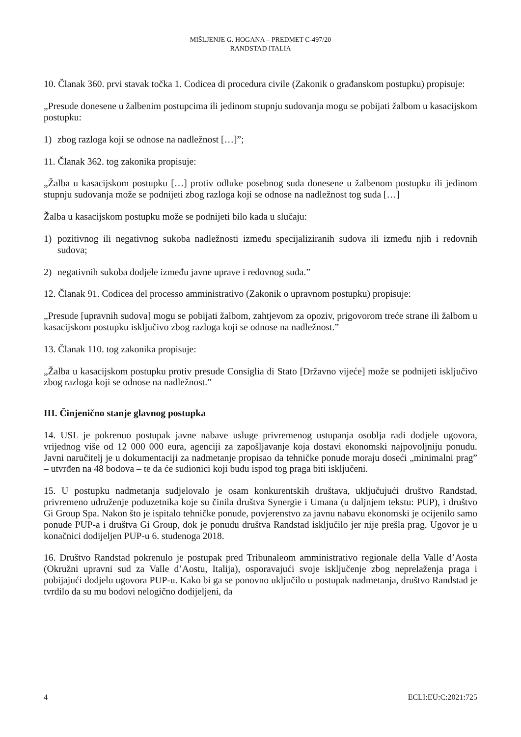MIŠLJENJE G. HOGANA – PREDMET C-497/20
RANDSTAD ITALIA
10. Članak 360. prvi stavak točka 1. Codicea di procedura civile (Zakonik o građanskom postupku) propisuje:
„Presude donesene u žalbenim postupcima ili jedinom stupnju sudovanja mogu se pobijati žalbom u kasacijskom postupku:
1) zbog razloga koji se odnose na nadležnost […]”;
11. Članak 362. tog zakonika propisuje:
„Žalba u kasacijskom postupku […] protiv odluke posebnog suda donesene u žalbenom postupku ili jedinom stupnju sudovanja može se podnijeti zbog razloga koji se odnose na nadležnost tog suda […]
Žalba u kasacijskom postupku može se podnijeti bilo kada u slučaju:
1) pozitivnog ili negativnog sukoba nadležnosti između specijaliziranih sudova ili između njih i redovnih sudova;
2) negativnih sukoba dodjele između javne uprave i redovnog suda.”
12. Članak 91. Codicea del processo amministrativo (Zakonik o upravnom postupku) propisuje:
„Presude [upravnih sudova] mogu se pobijati žalbom, zahtjevom za opoziv, prigovorom treće strane ili žalbom u kasacijskom postupku isključivo zbog razloga koji se odnose na nadležnost.”
13. Članak 110. tog zakonika propisuje:
„Žalba u kasacijskom postupku protiv presude Consiglia di Stato [Državno vijeće] može se podnijeti isključivo zbog razloga koji se odnose na nadležnost.”
III. Činjenično stanje glavnog postupka
14. USL je pokrenuo postupak javne nabave usluge privremenog ustupanja osoblja radi dodjele ugovora, vrijednog više od 12 000 000 eura, agenciji za zapošljavanje koja dostavi ekonomski najpovoljniju ponudu. Javni naručitelj je u dokumentaciji za nadmetanje propisao da tehničke ponude moraju doseći „minimalni prag” – utvrđen na 48 bodova – te da će sudionici koji budu ispod tog praga biti isključeni.
15. U postupku nadmetanja sudjelovalo je osam konkurentskih društava, uključujući društvo Randstad, privremeno udruženje poduzetnika koje su činila društva Synergie i Umana (u daljnjem tekstu: PUP), i društvo Gi Group Spa. Nakon što je ispitalo tehničke ponude, povjerenstvo za javnu nabavu ekonomski je ocijenilo samo ponude PUP-a i društva Gi Group, dok je ponudu društva Randstad isključilo jer nije prešla prag. Ugovor je u konačnici dodijeljen PUP-u 6. studenoga 2018.
16. Društvo Randstad pokrenulo je postupak pred Tribunaleom amministrativo regionale della Valle d’Aosta (Okružni upravni sud za Valle d’Aostu, Italija), osporavajući svoje isključenje zbog neprelaženja praga i pobijajući dodjelu ugovora PUP-u. Kako bi ga se ponovno uključilo u postupak nadmetanja, društvo Randstad je tvrdilo da su mu bodovi nelogično dodijeljeni, da
4 ECLI:EU:C:2021:725